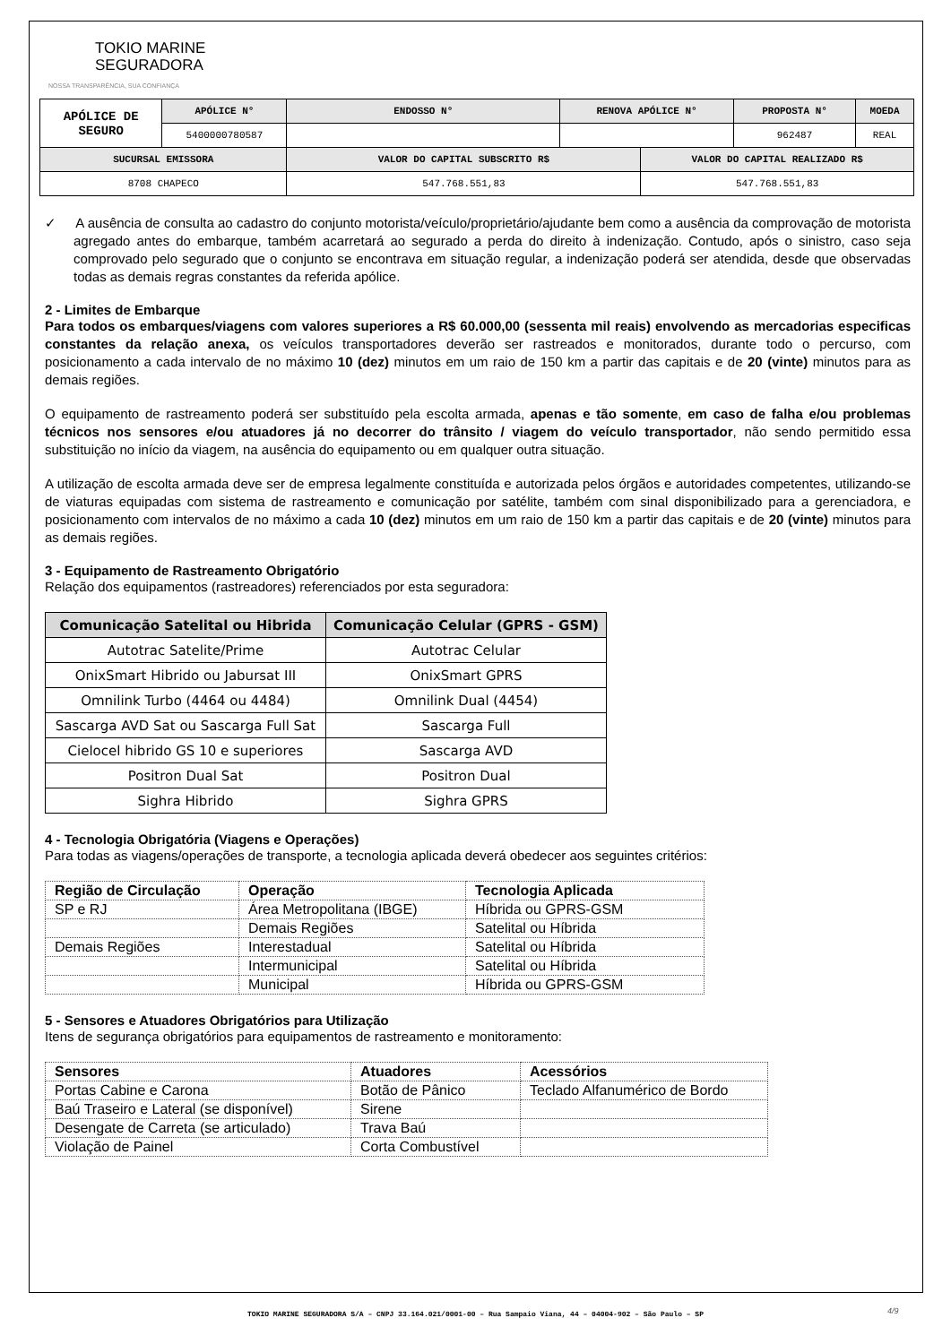TOKIO MARINE
SEGURADORA
NOSSA TRANSPARÊNCIA, SUA CONFIANÇA
| APÓLICE DE SEGURO | APÓLICE N° | ENDOSSO N° | RENOVA APÓLICE N° | | PROPOSTA N° | MOEDA |
| | 5400000780587 | | | | 962487 | REAL |
| SUCURSAL EMISSORA | | VALOR DO CAPITAL SUBSCRITO R$ | | VALOR DO CAPITAL REALIZADO R$ | | |
| 8708 CHAPECO | | 547.768.551,83 | | 547.768.551,83 | | |
✓ A ausência de consulta ao cadastro do conjunto motorista/veículo/proprietário/ajudante bem como a ausência da comprovação de motorista agregado antes do embarque, também acarretará ao segurado a perda do direito à indenização. Contudo, após o sinistro, caso seja comprovado pelo segurado que o conjunto se encontrava em situação regular, a indenização poderá ser atendida, desde que observadas todas as demais regras constantes da referida apólice.
2 - Limites de Embarque
Para todos os embarques/viagens com valores superiores a R$ 60.000,00 (sessenta mil reais) envolvendo as mercadorias especificas constantes da relação anexa, os veículos transportadores deverão ser rastreados e monitorados, durante todo o percurso, com posicionamento a cada intervalo de no máximo 10 (dez) minutos em um raio de 150 km a partir das capitais e de 20 (vinte) minutos para as demais regiões.
O equipamento de rastreamento poderá ser substituído pela escolta armada, apenas e tão somente, em caso de falha e/ou problemas técnicos nos sensores e/ou atuadores já no decorrer do trânsito / viagem do veículo transportador, não sendo permitido essa substituição no início da viagem, na ausência do equipamento ou em qualquer outra situação.
A utilização de escolta armada deve ser de empresa legalmente constituída e autorizada pelos órgãos e autoridades competentes, utilizando-se de viaturas equipadas com sistema de rastreamento e comunicação por satélite, também com sinal disponibilizado para a gerenciadora, e posicionamento com intervalos de no máximo a cada 10 (dez) minutos em um raio de 150 km a partir das capitais e de 20 (vinte) minutos para as demais regiões.
3 - Equipamento de Rastreamento Obrigatório
Relação dos equipamentos (rastreadores) referenciados por esta seguradora:
| Comunicação Satelital ou Hibrida | Comunicação Celular (GPRS - GSM) |
| --- | --- |
| Autotrac Satelite/Prime | Autotrac Celular |
| OnixSmart Hibrido ou Jabursat III | OnixSmart GPRS |
| Omnilink Turbo (4464 ou 4484) | Omnilink Dual (4454) |
| Sascarga AVD Sat ou Sascarga Full Sat | Sascarga Full |
| Cielocel hibrido GS 10 e superiores | Sascarga AVD |
| Positron Dual Sat | Positron Dual |
| Sighra Hibrido | Sighra GPRS |
4 - Tecnologia Obrigatória (Viagens e Operações)
Para todas as viagens/operações de transporte, a tecnologia aplicada deverá obedecer aos seguintes critérios:
| Região de Circulação | Operação | Tecnologia Aplicada |
| --- | --- | --- |
| SP e RJ | Área Metropolitana (IBGE) | Híbrida ou GPRS-GSM |
| | Demais Regiões | Satelital ou Híbrida |
| Demais Regiões | Interestadual | Satelital ou Híbrida |
| | Intermunicipal | Satelital ou Híbrida |
| | Municipal | Híbrida ou GPRS-GSM |
5 - Sensores e Atuadores Obrigatórios para Utilização
Itens de segurança obrigatórios para equipamentos de rastreamento e monitoramento:
| Sensores | Atuadores | Acessórios |
| --- | --- | --- |
| Portas Cabine e Carona | Botão de Pânico | Teclado Alfanumérico de Bordo |
| Baú Traseiro e Lateral (se disponível) | Sirene | |
| Desengate de Carreta (se articulado) | Trava Baú | |
| Violação de Painel | Corta Combustível | |
TOKIO MARINE SEGURADORA S/A – CNPJ 33.164.021/0001-00 – Rua Sampaio Viana, 44 – 04004-902 – São Paulo – SP 4/9